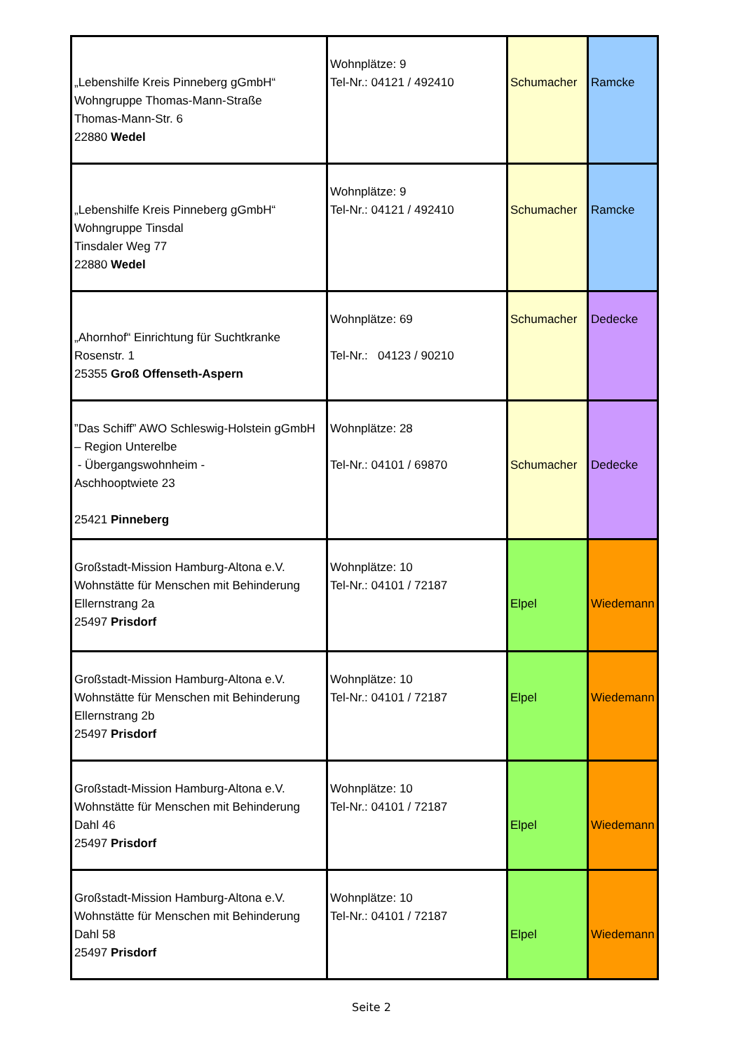| „Lebenshilfe Kreis Pinneberg gGmbH“ Wohngruppe Thomas-Mann-Straße Thomas-Mann-Str. 6 22880 Wedel | Wohnplätze: 9 Tel-Nr.: 04121 / 492410 | Schumacher | Ramcke |
| „Lebenshilfe Kreis Pinneberg gGmbH“ Wohngruppe Tinsdal Tinsdaler Weg 77 22880 Wedel | Wohnplätze: 9 Tel-Nr.: 04121 / 492410 | Schumacher | Ramcke |
| „Ahornhof“ Einrichtung für Suchtkranke Rosenstr. 1 25355 Groß Offenseth-Aspern | Wohnplätze: 69 Tel-Nr.: 04123 / 90210 | Schumacher | Dedecke |
| ”Das Schiff” AWO Schleswig-Holstein gGmbH – Region Unterelbe - Übergangswohnheim - Aschhooptwiete 23 25421 Pinneberg | Wohnplätze: 28 Tel-Nr.: 04101 / 69870 | Schumacher | Dedecke |
| Großstadt-Mission Hamburg-Altona e.V. Wohnstätte für Menschen mit Behinderung Ellernstrang 2a 25497 Prisdorf | Wohnplätze: 10 Tel-Nr.: 04101 / 72187 | Elpel | Wiedemann |
| Großstadt-Mission Hamburg-Altona e.V. Wohnstätte für Menschen mit Behinderung Ellernstrang 2b 25497 Prisdorf | Wohnplätze: 10 Tel-Nr.: 04101 / 72187 | Elpel | Wiedemann |
| Großstadt-Mission Hamburg-Altona e.V. Wohnstätte für Menschen mit Behinderung Dahl 46 25497 Prisdorf | Wohnplätze: 10 Tel-Nr.: 04101 / 72187 | Elpel | Wiedemann |
| Großstadt-Mission Hamburg-Altona e.V. Wohnstätte für Menschen mit Behinderung Dahl 58 25497 Prisdorf | Wohnplätze: 10 Tel-Nr.: 04101 / 72187 | Elpel | Wiedemann |
Seite 2